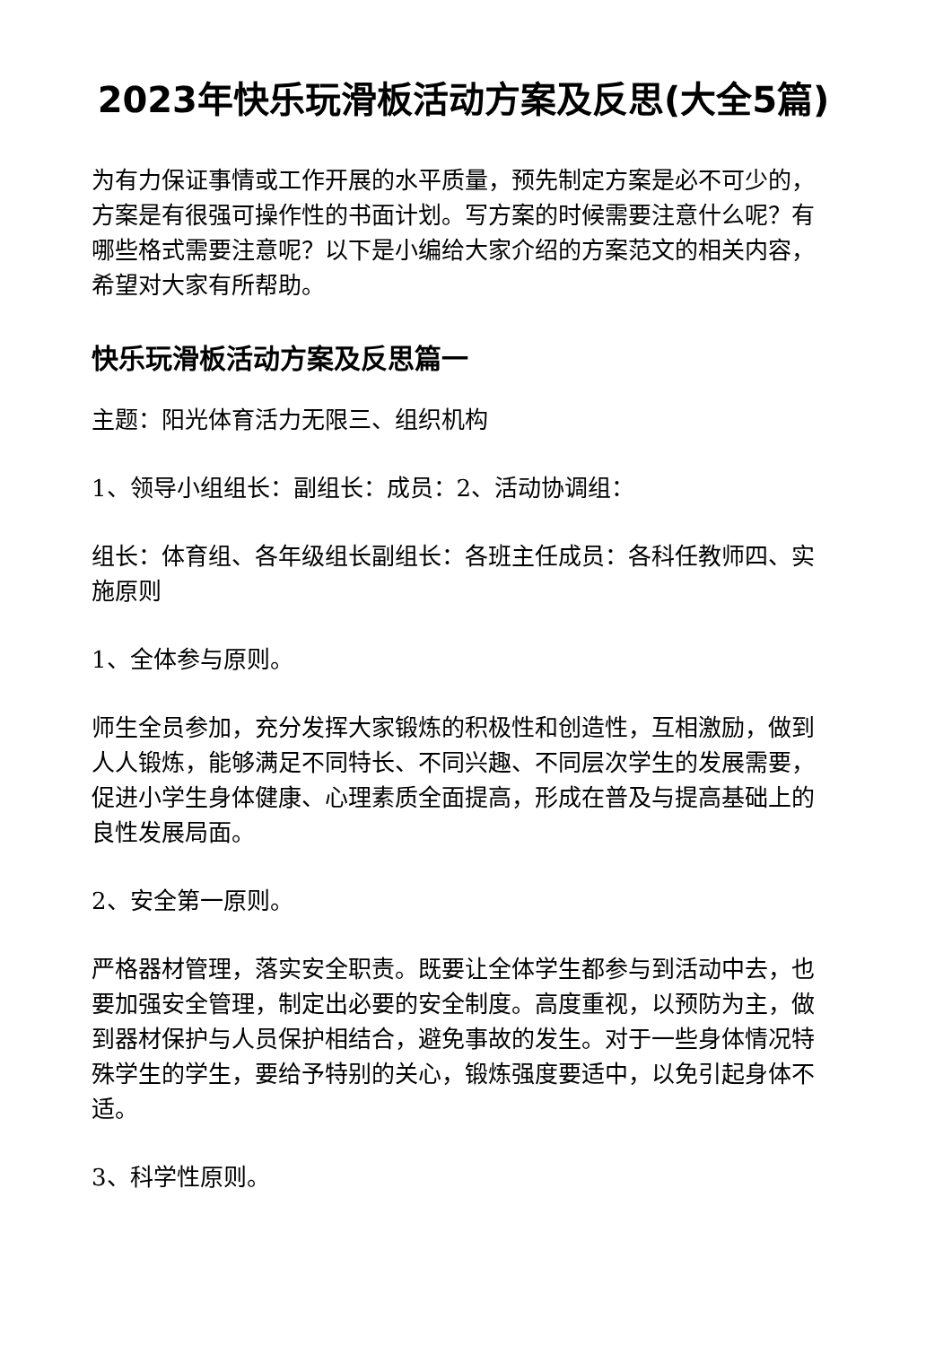2023年快乐玩滑板活动方案及反思(大全5篇)
为有力保证事情或工作开展的水平质量，预先制定方案是必不可少的，方案是有很强可操作性的书面计划。写方案的时候需要注意什么呢？有哪些格式需要注意呢？以下是小编给大家介绍的方案范文的相关内容，希望对大家有所帮助。
快乐玩滑板活动方案及反思篇一
主题：阳光体育活力无限三、组织机构
1、领导小组组长：副组长：成员：2、活动协调组：
组长：体育组、各年级组长副组长：各班主任成员：各科任教师四、实施原则
1、全体参与原则。
师生全员参加，充分发挥大家锻炼的积极性和创造性，互相激励，做到人人锻炼，能够满足不同特长、不同兴趣、不同层次学生的发展需要，促进小学生身体健康、心理素质全面提高，形成在普及与提高基础上的良性发展局面。
2、安全第一原则。
严格器材管理，落实安全职责。既要让全体学生都参与到活动中去，也要加强安全管理，制定出必要的安全制度。高度重视，以预防为主，做到器材保护与人员保护相结合，避免事故的发生。对于一些身体情况特殊学生的学生，要给予特别的关心，锻炼强度要适中，以免引起身体不适。
3、科学性原则。